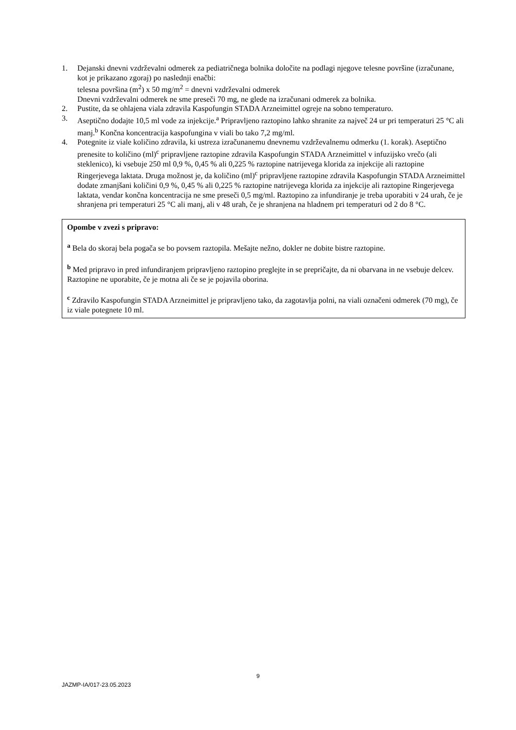1. Dejanski dnevni vzdrževalni odmerek za pediatričnega bolnika določite na podlagi njegove telesne površine (izračunane, kot je prikazano zgoraj) po naslednji enačbi:
telesna površina (m<sup>2</sup>) x 50 mg/m<sup>2</sup> = dnevni vzdrževalni odmerek
Dnevni vzdrževalni odmerek ne sme preseči 70 mg, ne glede na izračunani odmerek za bolnika.
2. Pustite, da se ohlajena viala zdravila Kaspofungin STADA Arzneimittel ogreje na sobno temperaturo.
3. Aseptično dodajte 10,5 ml vode za injekcije.<sup>a</sup> Pripravljeno raztopino lahko shranite za največ 24 ur pri temperaturi 25 °C ali manj.<sup>b</sup> Končna koncentracija kaspofungina v viali bo tako 7,2 mg/ml.
4. Potegnite iz viale količino zdravila, ki ustreza izračunanemu dnevnemu vzdrževalnemu odmerku (1. korak). Aseptično prenesite to količino (ml)<sup>c</sup> pripravljene raztopine zdravila Kaspofungin STADA Arzneimittel v infuzijsko vrečo (ali steklenico), ki vsebuje 250 ml 0,9 %, 0,45 % ali 0,225 % raztopine natrijevega klorida za injekcije ali raztopine Ringerjevega laktata. Druga možnost je, da količino (ml)<sup>c</sup> pripravljene raztopine zdravila Kaspofungin STADA Arzneimittel dodate zmanjšani količini 0,9 %, 0,45 % ali 0,225 % raztopine natrijevega klorida za injekcije ali raztopine Ringerjevega laktata, vendar končna koncentracija ne sme preseči 0,5 mg/ml. Raztopino za infundiranje je treba uporabiti v 24 urah, če je shranjena pri temperaturi 25 °C ali manj, ali v 48 urah, če je shranjena na hladnem pri temperaturi od 2 do 8 °C.
Opombe v zvezi s pripravo:
<sup>a</sup> Bela do skoraj bela pogača se bo povsem raztopila. Mešajte nežno, dokler ne dobite bistre raztopine.
<sup>b</sup> Med pripravo in pred infundiranjem pripravljeno raztopino preglejte in se prepričajte, da ni obarvana in ne vsebuje delcev. Raztopine ne uporabite, če je motna ali če se je pojavila oborina.
<sup>c</sup> Zdravilo Kaspofungin STADA Arzneimittel je pripravljeno tako, da zagotavlja polni, na viali označeni odmerek (70 mg), če iz viale potegnete 10 ml.
9
JAZMP-IA/017-23.05.2023